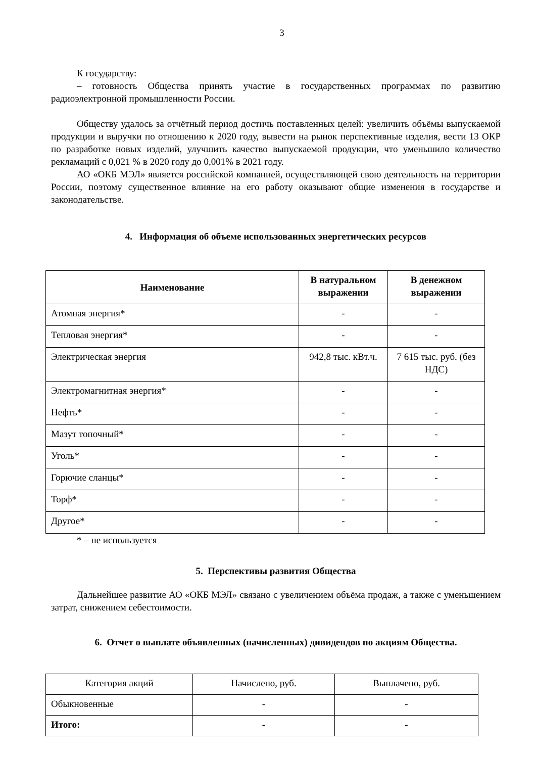3
К государству:
– готовность Общества принять участие в государственных программах по развитию радиоэлектронной промышленности России.
Обществу удалось за отчётный период достичь поставленных целей: увеличить объёмы выпускаемой продукции и выручки по отношению к 2020 году, вывести на рынок перспективные изделия, вести 13 ОКР по разработке новых изделий, улучшить качество выпускаемой продукции, что уменьшило количество рекламаций с 0,021 % в 2020 году до 0,001% в 2021 году.
АО «ОКБ МЭЛ» является российской компанией, осуществляющей свою деятельность на территории России, поэтому существенное влияние на его работу оказывают общие изменения в государстве и законодательстве.
4. Информация об объеме использованных энергетических ресурсов
| Наименование | В натуральном выражении | В денежном выражении |
| --- | --- | --- |
| Атомная энергия* | - | - |
| Тепловая энергия* | - | - |
| Электрическая энергия | 942,8 тыс. кВт.ч. | 7 615 тыс. руб. (без НДС) |
| Электромагнитная энергия* | - | - |
| Нефть* | - | - |
| Мазут топочный* | - | - |
| Уголь* | - | - |
| Горючие сланцы* | - | - |
| Торф* | - | - |
| Другое* | - | - |
* – не используется
5. Перспективы развития Общества
Дальнейшее развитие АО «ОКБ МЭЛ» связано с увеличением объёма продаж, а также с уменьшением затрат, снижением себестоимости.
6. Отчет о выплате объявленных (начисленных) дивидендов по акциям Общества.
| Категория акций | Начислено, руб. | Выплачено, руб. |
| Обыкновенные | - | - |
| Итого: | - | - |